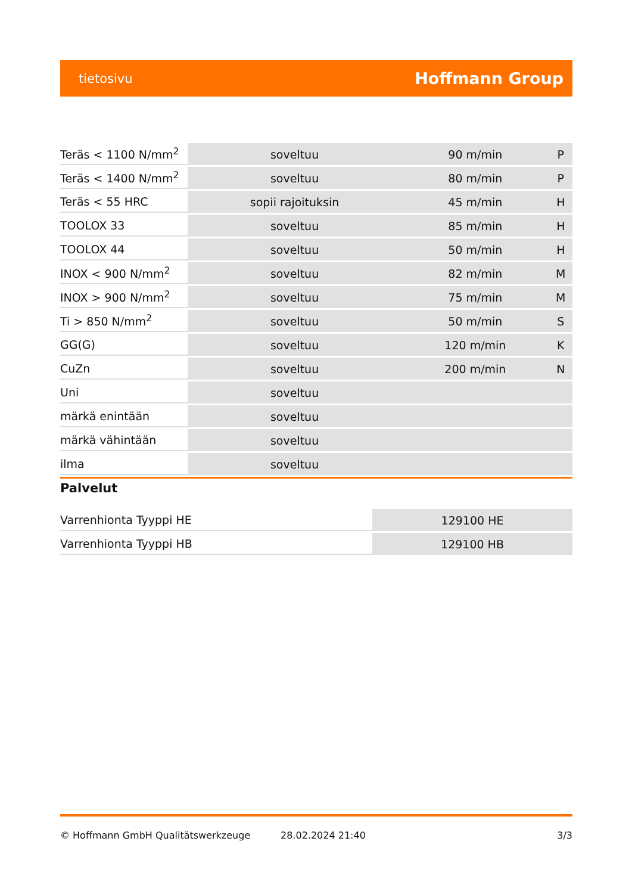tietosivu
Hoffmann Group
| Teräs < 1100 N/mm<sup>2</sup> | soveltuu | 90 m/min | P |
| Teräs < 1400 N/mm<sup>2</sup> | soveltuu | 80 m/min | P |
| Teräs < 55 HRC | sopii rajoituksin | 45 m/min | H |
| TOOLOX 33 | soveltuu | 85 m/min | H |
| TOOLOX 44 | soveltuu | 50 m/min | H |
| INOX < 900 N/mm<sup>2</sup> | soveltuu | 82 m/min | M |
| INOX > 900 N/mm<sup>2</sup> | soveltuu | 75 m/min | M |
| Ti > 850 N/mm<sup>2</sup> | soveltuu | 50 m/min | S |
| GG(G) | soveltuu | 120 m/min | K |
| CuZn | soveltuu | 200 m/min | N |
| Uni | soveltuu | | |
| märkä enintään | soveltuu | | |
| märkä vähintään | soveltuu | | |
| ilma | soveltuu | | |
Palvelut
| Varrenhionta Tyyppi HE | 129100 HE |
| Varrenhionta Tyyppi HB | 129100 HB |
© Hoffmann GmbH Qualitätswerkzeuge 28.02.2024 21:40 3/3